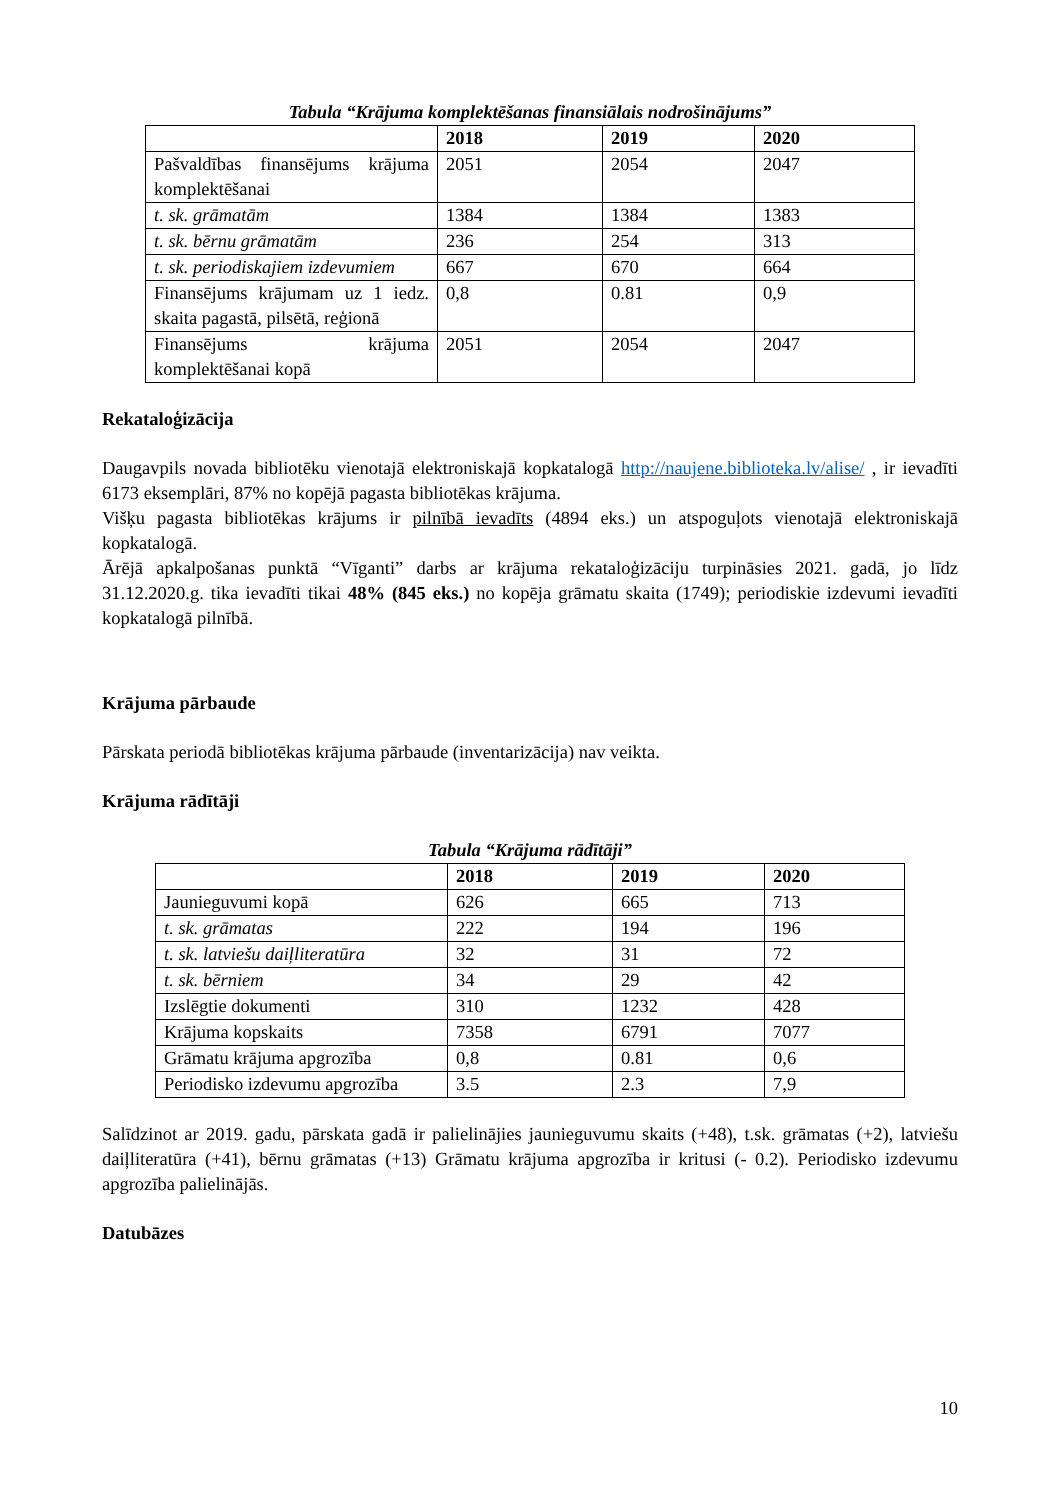Tabula “Krājuma komplektēšanas finansiālais nodrošinājums”
| | 2018 | 2019 | 2020 |
| --- | --- | --- | --- |
| Pašvaldības finansējums krājuma komplektēšanai | 2051 | 2054 | 2047 |
| t. sk. grāmatām | 1384 | 1384 | 1383 |
| t. sk. bērnu grāmatām | 236 | 254 | 313 |
| t. sk. periodiskajiem izdevumiem | 667 | 670 | 664 |
| Finansējums krājumam uz 1 iedz. skaita pagastā, pilsētā, reģionā | 0,8 | 0.81 | 0,9 |
| Finansējums krājuma komplektēšanai kopā | 2051 | 2054 | 2047 |
Rekataloģizācija
Daugavpils novada bibliotēku vienotajā elektroniskajā kopkatalogā http://naujene.biblioteka.lv/alise/ , ir ievadīti 6173 eksemplāri, 87% no kopējā pagasta bibliotēkas krājuma.
Višķu pagasta bibliotēkas krājums ir pilnībā ievadīts (4894 eks.) un atspoguļots vienotajā elektroniskajā kopkatalogā.
Ārējā apkalpošanas punktā “Vīganti” darbs ar krājuma rekataloģizāciju turpināsies 2021. gadā, jo līdz 31.12.2020.g. tika ievadīti tikai 48% (845 eks.) no kopēja grāmatu skaita (1749); periodiskie izdevumi ievadīti kopkatalogā pilnībā.
Krājuma pārbaude
Pārskata periodā bibliotēkas krājuma pārbaude (inventarizācija) nav veikta.
Krājuma rādītāji
Tabula “Krājuma rādītāji”
| | 2018 | 2019 | 2020 |
| --- | --- | --- | --- |
| Jaunieguvumi kopā | 626 | 665 | 713 |
| t. sk. grāmatas | 222 | 194 | 196 |
| t. sk. latviešu daiļliteratūra | 32 | 31 | 72 |
| t. sk. bērniem | 34 | 29 | 42 |
| Izslēgtie dokumenti | 310 | 1232 | 428 |
| Krājuma kopskaits | 7358 | 6791 | 7077 |
| Grāmatu krājuma apgrozība | 0,8 | 0.81 | 0,6 |
| Periodisko izdevumu apgrozība | 3.5 | 2.3 | 7,9 |
Salīdzinot ar 2019. gadu, pārskata gadā ir palielinājies jaunieguvumu skaits (+48), t.sk. grāmatas (+2), latviešu daiļliteratūra (+41), bērnu grāmatas (+13) Grāmatu krājuma apgrozība ir kritusi (- 0.2). Periodisko izdevumu apgrozība palielinājās.
Datubāzes
10